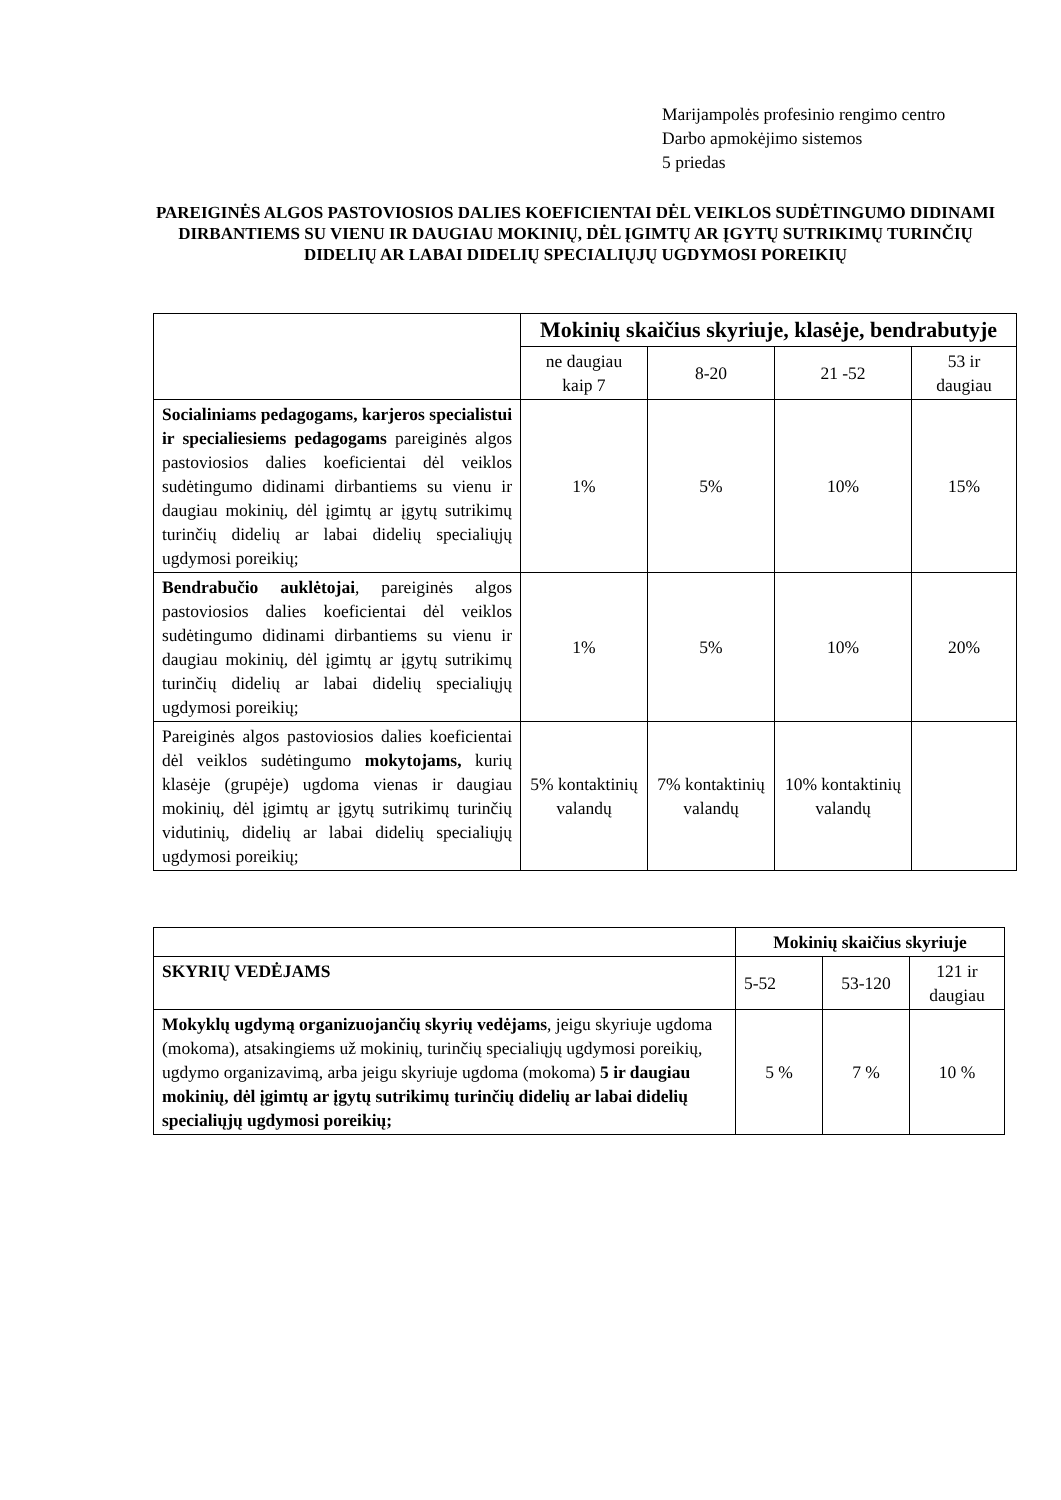Marijampolės profesinio rengimo centro
Darbo apmokėjimo sistemos
5 priedas
PAREIGINĖS ALGOS PASTOVIOSIOS DALIES KOEFICIENTAI DĖL VEIKLOS SUDĖTINGUMO DIDINAMI DIRBANTIEMS SU VIENU IR DAUGIAU MOKINIŲ, DĖL ĮGIMTŲ AR ĮGYTŲ SUTRIKIMŲ TURINČIŲ DIDELIŲ AR LABAI DIDELIŲ SPECIALIŲJŲ UGDYMOSI POREIKIŲ
| | Mokinių skaičius skyriuje, klasėje, bendrabutyje | | | |
| | ne daugiau kaip 7 | 8-20 | 21 -52 | 53 ir daugiau |
| Socialiniams pedagogams, karjeros specialistui ir specialiesiems pedagogams pareiginės algos pastoviosios dalies koeficientai dėl veiklos sudėtingumo didinami dirbantiems su vienu ir daugiau mokinių, dėl įgimtų ar įgytų sutrikimų turinčių didelių ar labai didelių specialiųjų ugdymosi poreikių; | 1% | 5% | 10% | 15% |
| Bendrabučio auklėtojai , pareiginės algos pastoviosios dalies koeficientai dėl veiklos sudėtingumo didinami dirbantiems su vienu ir daugiau mokinių, dėl įgimtų ar įgytų sutrikimų turinčių didelių ar labai didelių specialiųjų ugdymosi poreikių; | 1% | 5% | 10% | 20% |
| Pareiginės algos pastoviosios dalies koeficientai dėl veiklos sudėtingumo mokytojams, kurių klasėje (grupėje) ugdoma vienas ir daugiau mokinių, dėl įgimtų ar įgytų sutrikimų turinčių vidutinių, didelių ar labai didelių specialiųjų ugdymosi poreikių; | 5% kontaktinių valandų | 7% kontaktinių valandų | 10% kontaktinių valandų | |
| | Mokinių skaičius skyriuje | | |
| SKYRIŲ VEDĖJAMS | 5-52 | 53-120 | 121 ir daugiau |
| Mokyklų ugdymą organizuojančių skyrių vedėjams , jeigu skyriuje ugdoma (mokoma), atsakingiems už mokinių, turinčių specialiųjų ugdymosi poreikių, ugdymo organizavimą, arba jeigu skyriuje ugdoma (mokoma) 5 ir daugiau mokinių, dėl įgimtų ar įgytų sutrikimų turinčių didelių ar labai didelių specialiųjų ugdymosi poreikių; | 5 % | 7 % | 10 % |